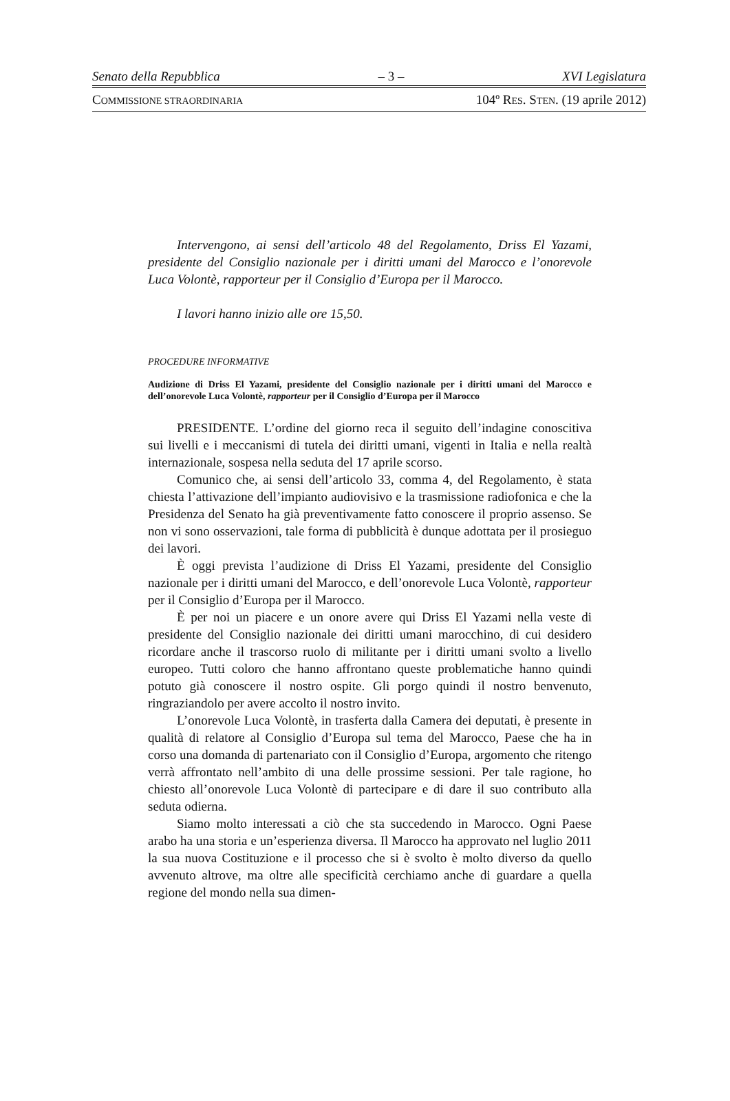Senato della Repubblica – 3 – XVI Legislatura
COMMISSIONE STRAORDINARIA 104º RES. STEN. (19 aprile 2012)
Intervengono, ai sensi dell’articolo 48 del Regolamento, Driss El Yazami, presidente del Consiglio nazionale per i diritti umani del Marocco e l’onorevole Luca Volontè, rapporteur per il Consiglio d’Europa per il Marocco.
I lavori hanno inizio alle ore 15,50.
PROCEDURE INFORMATIVE
Audizione di Driss El Yazami, presidente del Consiglio nazionale per i diritti umani del Marocco e dell’onorevole Luca Volontè, rapporteur per il Consiglio d’Europa per il Marocco
PRESIDENTE. L’ordine del giorno reca il seguito dell’indagine conoscitiva sui livelli e i meccanismi di tutela dei diritti umani, vigenti in Italia e nella realtà internazionale, sospesa nella seduta del 17 aprile scorso.
Comunico che, ai sensi dell’articolo 33, comma 4, del Regolamento, è stata chiesta l’attivazione dell’impianto audiovisivo e la trasmissione radiofonica e che la Presidenza del Senato ha già preventivamente fatto conoscere il proprio assenso. Se non vi sono osservazioni, tale forma di pubblicità è dunque adottata per il prosieguo dei lavori.
È oggi prevista l’audizione di Driss El Yazami, presidente del Consiglio nazionale per i diritti umani del Marocco, e dell’onorevole Luca Volontè, rapporteur per il Consiglio d’Europa per il Marocco.
È per noi un piacere e un onore avere qui Driss El Yazami nella veste di presidente del Consiglio nazionale dei diritti umani marocchino, di cui desidero ricordare anche il trascorso ruolo di militante per i diritti umani svolto a livello europeo. Tutti coloro che hanno affrontano queste problematiche hanno quindi potuto già conoscere il nostro ospite. Gli porgo quindi il nostro benvenuto, ringraziandolo per avere accolto il nostro invito.
L’onorevole Luca Volontè, in trasferta dalla Camera dei deputati, è presente in qualità di relatore al Consiglio d’Europa sul tema del Marocco, Paese che ha in corso una domanda di partenariato con il Consiglio d’Europa, argomento che ritengo verrà affrontato nell’ambito di una delle prossime sessioni. Per tale ragione, ho chiesto all’onorevole Luca Volontè di partecipare e di dare il suo contributo alla seduta odierna.
Siamo molto interessati a ciò che sta succedendo in Marocco. Ogni Paese arabo ha una storia e un’esperienza diversa. Il Marocco ha approvato nel luglio 2011 la sua nuova Costituzione e il processo che si è svolto è molto diverso da quello avvenuto altrove, ma oltre alle specificità cerchiamo anche di guardare a quella regione del mondo nella sua dimen-